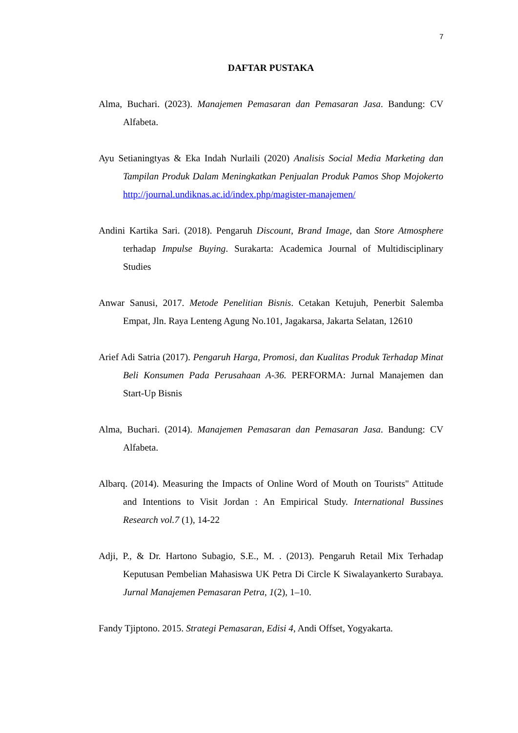7
DAFTAR PUSTAKA
Alma, Buchari. (2023). Manajemen Pemasaran dan Pemasaran Jasa. Bandung: CV Alfabeta.
Ayu Setianingtyas & Eka Indah Nurlaili (2020) Analisis Social Media Marketing dan Tampilan Produk Dalam Meningkatkan Penjualan Produk Pamos Shop Mojokerto http://journal.undiknas.ac.id/index.php/magister-manajemen/
Andini Kartika Sari. (2018). Pengaruh Discount, Brand Image, dan Store Atmosphere terhadap Impulse Buying. Surakarta: Academica Journal of Multidisciplinary Studies
Anwar Sanusi, 2017. Metode Penelitian Bisnis. Cetakan Ketujuh, Penerbit Salemba Empat, Jln. Raya Lenteng Agung No.101, Jagakarsa, Jakarta Selatan, 12610
Arief Adi Satria (2017). Pengaruh Harga, Promosi, dan Kualitas Produk Terhadap Minat Beli Konsumen Pada Perusahaan A-36. PERFORMA: Jurnal Manajemen dan Start-Up Bisnis
Alma, Buchari. (2014). Manajemen Pemasaran dan Pemasaran Jasa. Bandung: CV Alfabeta.
Albarq. (2014). Measuring the Impacts of Online Word of Mouth on Tourists" Attitude and Intentions to Visit Jordan : An Empirical Study. International Bussines Research vol.7 (1), 14-22
Adji, P., & Dr. Hartono Subagio, S.E., M. . (2013). Pengaruh Retail Mix Terhadap Keputusan Pembelian Mahasiswa UK Petra Di Circle K Siwalayankerto Surabaya. Jurnal Manajemen Pemasaran Petra, 1(2), 1–10.
Fandy Tjiptono. 2015. Strategi Pemasaran, Edisi 4, Andi Offset, Yogyakarta.